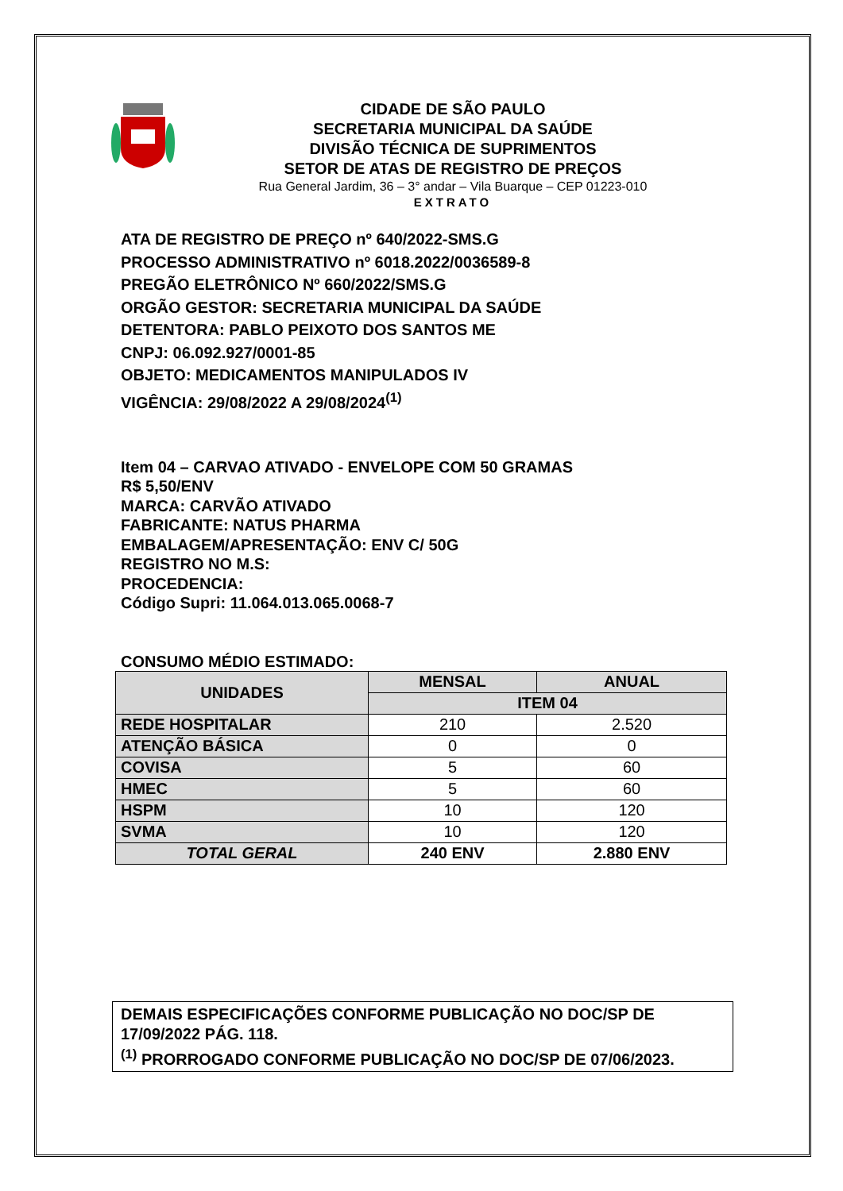CIDADE DE SÃO PAULO
SECRETARIA MUNICIPAL DA SAÚDE
DIVISÃO TÉCNICA DE SUPRIMENTOS
SETOR DE ATAS DE REGISTRO DE PREÇOS
Rua General Jardim, 36 – 3° andar – Vila Buarque – CEP 01223-010
EXTRATO
ATA DE REGISTRO DE PREÇO nº 640/2022-SMS.G
PROCESSO ADMINISTRATIVO nº 6018.2022/0036589-8
PREGÃO ELETRÔNICO Nº 660/2022/SMS.G
ORGÃO GESTOR: SECRETARIA MUNICIPAL DA SAÚDE
DETENTORA: PABLO PEIXOTO DOS SANTOS ME
CNPJ: 06.092.927/0001-85
OBJETO: MEDICAMENTOS MANIPULADOS IV
VIGÊNCIA: 29/08/2022 A 29/08/2024<sup>(1)</sup>
Item 04 – CARVAO ATIVADO - ENVELOPE COM 50 GRAMAS
R$ 5,50/ENV
MARCA: CARVÃO ATIVADO
FABRICANTE: NATUS PHARMA
EMBALAGEM/APRESENTAÇÃO: ENV C/ 50G
REGISTRO NO M.S:
PROCEDENCIA:
Código Supri: 11.064.013.065.0068-7
CONSUMO MÉDIO ESTIMADO:
| UNIDADES | MENSAL | ANUAL |
| --- | --- | --- |
| | ITEM 04 | |
| REDE HOSPITALAR | 210 | 2.520 |
| ATENÇÃO BÁSICA | 0 | 0 |
| COVISA | 5 | 60 |
| HMEC | 5 | 60 |
| HSPM | 10 | 120 |
| SVMA | 10 | 120 |
| TOTAL GERAL | 240 ENV | 2.880 ENV |
DEMAIS ESPECIFICAÇÕES CONFORME PUBLICAÇÃO NO DOC/SP DE 17/09/2022 PÁG. 118.
<sup>(1)</sup> PRORROGADO CONFORME PUBLICAÇÃO NO DOC/SP DE 07/06/2023.